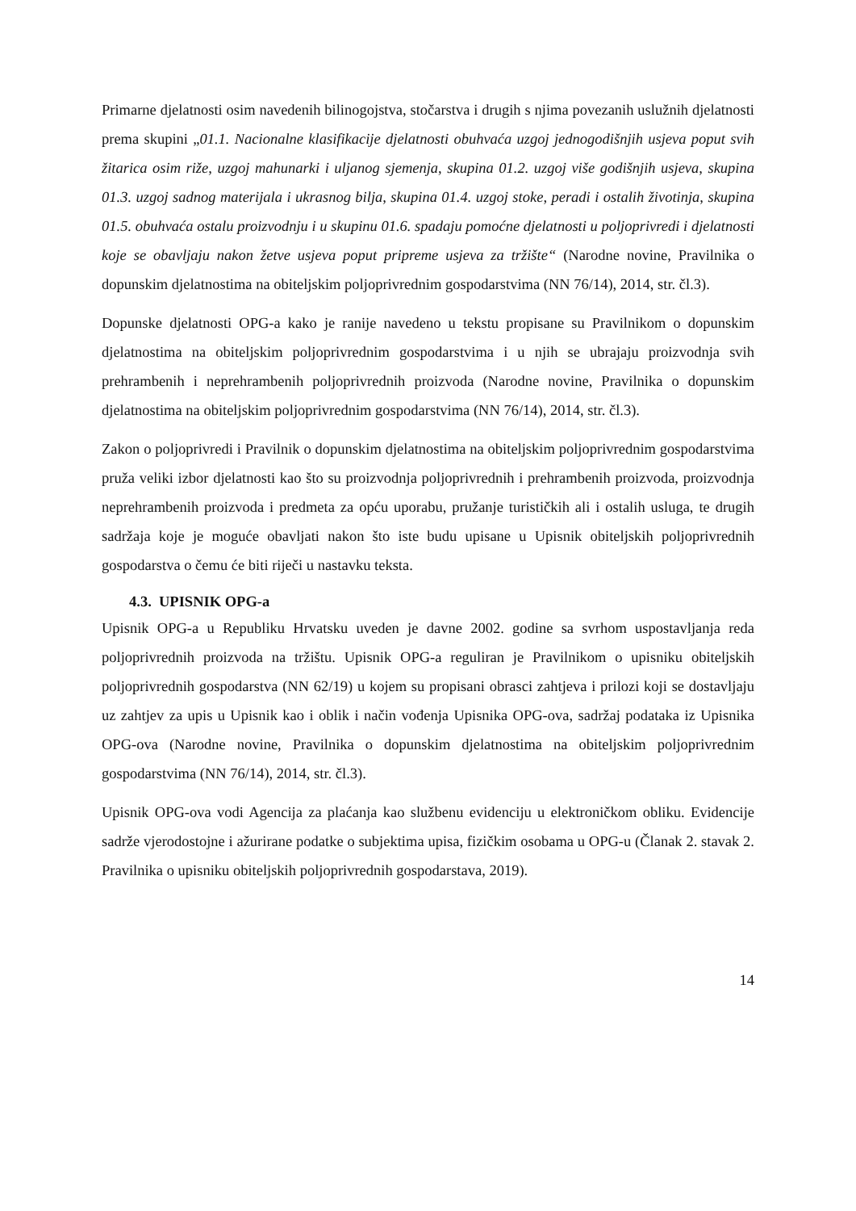Primarne djelatnosti osim navedenih bilinogojstva, stočarstva i drugih s njima povezanih uslužnih djelatnosti prema skupini „01.1. Nacionalne klasifikacije djelatnosti obuhvaća uzgoj jednogodišnjih usjeva poput svih žitarica osim riže, uzgoj mahunarki i uljanog sjemenja, skupina 01.2. uzgoj više godišnjih usjeva, skupina 01.3. uzgoj sadnog materijala i ukrasnog bilja, skupina 01.4. uzgoj stoke, peradi i ostalih životinja, skupina 01.5. obuhvaća ostalu proizvodnju i u skupinu 01.6. spadaju pomoćne djelatnosti u poljoprivredi i djelatnosti koje se obavljaju nakon žetve usjeva poput pripreme usjeva za tržište“ (Narodne novine, Pravilnika o dopunskim djelatnostima na obiteljskim poljoprivrednim gospodarstvima (NN 76/14), 2014, str. čl.3).
Dopunske djelatnosti OPG-a kako je ranije navedeno u tekstu propisane su Pravilnikom o dopunskim djelatnostima na obiteljskim poljoprivrednim gospodarstvima i u njih se ubrajaju proizvodnja svih prehrambenih i neprehrambenih poljoprivrednih proizvoda (Narodne novine, Pravilnika o dopunskim djelatnostima na obiteljskim poljoprivrednim gospodarstvima (NN 76/14), 2014, str. čl.3).
Zakon o poljoprivredi i Pravilnik o dopunskim djelatnostima na obiteljskim poljoprivrednim gospodarstvima pruža veliki izbor djelatnosti kao što su proizvodnja poljoprivrednih i prehrambenih proizvoda, proizvodnja neprehrambenih proizvoda i predmeta za opću uporabu, pružanje turističkih ali i ostalih usluga, te drugih sadržaja koje je moguće obavljati nakon što iste budu upisane u Upisnik obiteljskih poljoprivrednih gospodarstva o čemu će biti riječi u nastavku teksta.
4.3. UPISNIK OPG-a
Upisnik OPG-a u Republiku Hrvatsku uveden je davne 2002. godine sa svrhom uspostavljanja reda poljoprivrednih proizvoda na tržištu. Upisnik OPG-a reguliran je Pravilnikom o upisniku obiteljskih poljoprivrednih gospodarstva (NN 62/19) u kojem su propisani obrasci zahtjeva i prilozi koji se dostavljaju uz zahtjev za upis u Upisnik kao i oblik i način vođenja Upisnika OPG-ova, sadržaj podataka iz Upisnika OPG-ova (Narodne novine, Pravilnika o dopunskim djelatnostima na obiteljskim poljoprivrednim gospodarstvima (NN 76/14), 2014, str. čl.3).
Upisnik OPG-ova vodi Agencija za plaćanja kao službenu evidenciju u elektroničkom obliku. Evidencije sadrže vjerodostojne i ažurirane podatke o subjektima upisa, fizičkim osobama u OPG-u (Članak 2. stavak 2. Pravilnika o upisniku obiteljskih poljoprivrednih gospodarstava, 2019).
14